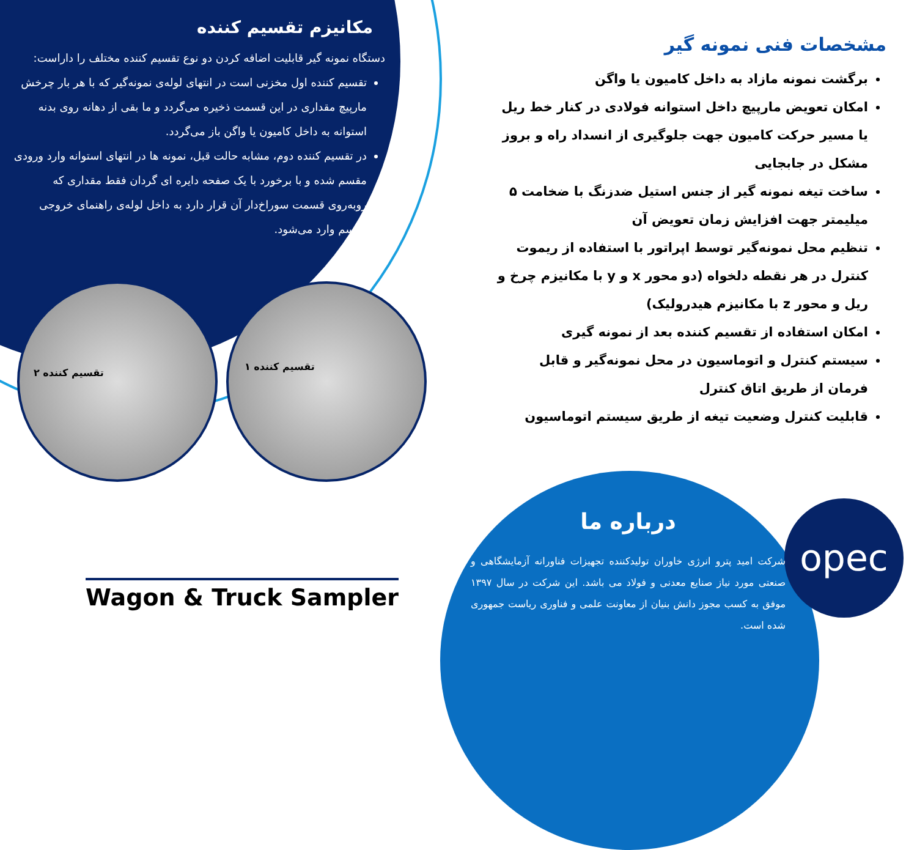opec
مکانیزم تقسیم کننده
دستگاه نمونه گیر قابلیت اضافه کردن دو نوع تقسیم کننده مختلف را داراست:
تقسیم کننده اول مخزنی است در انتهای لوله‌ی نمونه‌گیر که با هر بار چرخش مارپیچ مقداری در این قسمت ذخیره می‌گردد و ما بقی از دهانه روی بدنه استوانه به داخل کامیون یا واگن باز می‌گردد.
در تقسیم کننده دوم، مشابه حالت قبل، نمونه ها در انتهای استوانه وارد ورودی مقسم شده و با برخورد با یک صفحه دایره ای گردان فقط مقداری که روبه‌روی قسمت سوراخ‌دار آن قرار دارد به داخل لوله‌ی راهنمای خروجی مقسم وارد می‌شود.
مشخصات فنی نمونه گیر
برگشت نمونه مازاد به داخل کامیون یا واگن
امکان تعویض مارپیچ داخل استوانه فولادی در کنار خط ریل یا مسیر حرکت کامیون جهت جلوگیری از انسداد راه و بروز مشکل در جابجایی
ساخت تیغه نمونه گیر از جنس استیل ضدزنگ با ضخامت ۵ میلیمتر جهت افزایش زمان تعویض آن
تنظیم محل نمونه‌گیر توسط اپراتور با استفاده از ریموت کنترل در هر نقطه دلخواه (دو محور x و y با مکانیزم چرخ و ریل و محور z با مکانیزم هیدرولیک)
امکان استفاده از تقسیم کننده بعد از نمونه گیری
سیستم کنترل و اتوماسیون در محل نمونه‌گیر و قابل فرمان از طریق اتاق کنترل
قابلیت کنترل وضعیت تیغه از طریق سیستم اتوماسیون
تقسیم کننده ۲
تقسیم کننده ۱
درباره ما
شرکت امید پترو انرژی خاوران تولیدکننده تجهیزات فناورانه آزمایشگاهی و صنعتی مورد نیاز صنایع معدنی و فولاد می باشد. این شرکت در سال ۱۳۹۷ موفق به کسب مجوز دانش بنیان از معاونت علمی و فناوری ریاست جمهوری شده است.
Wagon & Truck Sampler